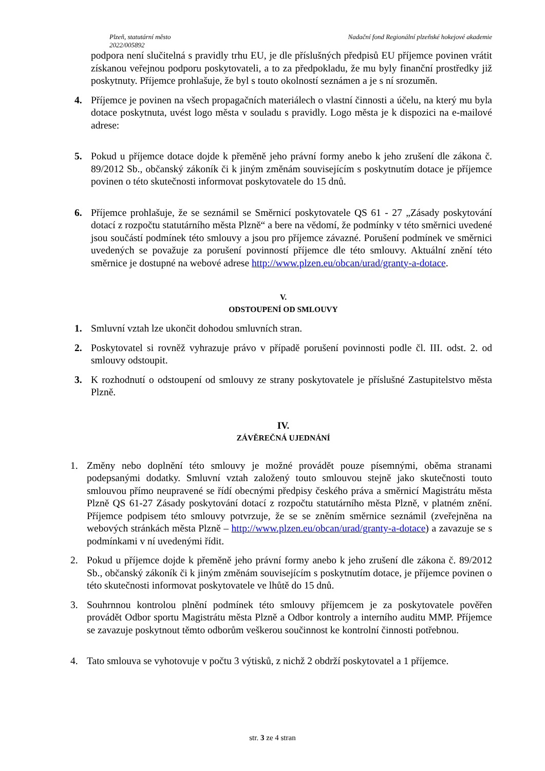Plzeň, statutární město
2022/005892
Nadační fond Regionální plzeňské hokejové akademie
podpora není slučitelná s pravidly trhu EU, je dle příslušných předpisů EU příjemce povinen vrátit získanou veřejnou podporu poskytovateli, a to za předpokladu, že mu byly finanční prostředky již poskytnuty. Příjemce prohlašuje, že byl s touto okolností seznámen a je s ní srozuměn.
4. Příjemce je povinen na všech propagačních materiálech o vlastní činnosti a účelu, na který mu byla dotace poskytnuta, uvést logo města v souladu s pravidly. Logo města je k dispozici na e-mailové adrese:
5. Pokud u příjemce dotace dojde k přeměně jeho právní formy anebo k jeho zrušení dle zákona č. 89/2012 Sb., občanský zákoník či k jiným změnám souvisejícím s poskytnutím dotace je příjemce povinen o této skutečnosti informovat poskytovatele do 15 dnů.
6. Příjemce prohlašuje, že se seznámil se Směrnicí poskytovatele QS 61 - 27 „Zásady poskytování dotací z rozpočtu statutárního města Plzně“ a bere na vědomí, že podmínky v této směrnici uvedené jsou součástí podmínek této smlouvy a jsou pro příjemce závazné. Porušení podmínek ve směrnici uvedených se považuje za porušení povinností příjemce dle této smlouvy. Aktuální znění této směrnice je dostupné na webové adrese http://www.plzen.eu/obcan/urad/granty-a-dotace.
V.
ODSTOUPENÍ OD SMLOUVY
1. Smluvní vztah lze ukončit dohodou smluvních stran.
2. Poskytovatel si rovněž vyhrazuje právo v případě porušení povinnosti podle čl. III. odst. 2. od smlouvy odstoupit.
3. K rozhodnutí o odstoupení od smlouvy ze strany poskytovatele je příslušné Zastupitelstvo města Plzně.
IV.
ZÁVĚREČNÁ UJEDNÁNÍ
1. Změny nebo doplnění této smlouvy je možné provádět pouze písemnými, oběma stranami podepsanými dodatky. Smluvní vztah založený touto smlouvou stejně jako skutečnosti touto smlouvou přímo neupravené se řídí obecnými předpisy českého práva a směrnicí Magistrátu města Plzně QS 61-27 Zásady poskytování dotací z rozpočtu statutárního města Plzně, v platném znění. Příjemce podpisem této smlouvy potvrzuje, že se se zněním směrnice seznámil (zveřejněna na webových stránkách města Plzně – http://www.plzen.eu/obcan/urad/granty-a-dotace) a zavazuje se s podmínkami v ní uvedenými řídit.
2. Pokud u příjemce dojde k přeměně jeho právní formy anebo k jeho zrušení dle zákona č. 89/2012 Sb., občanský zákoník či k jiným změnám souvisejícím s poskytnutím dotace, je příjemce povinen o této skutečnosti informovat poskytovatele ve lhůtě do 15 dnů.
3. Souhrnnou kontrolou plnění podmínek této smlouvy příjemcem je za poskytovatele pověřen provádět Odbor sportu Magistrátu města Plzně a Odbor kontroly a interního auditu MMP. Příjemce se zavazuje poskytnout těmto odborům veškerou součinnost ke kontrolní činnosti potřebnou.
4. Tato smlouva se vyhotovuje v počtu 3 výtisků, z nichž 2 obdrží poskytovatel a 1 příjemce.
str. 3 ze 4 stran